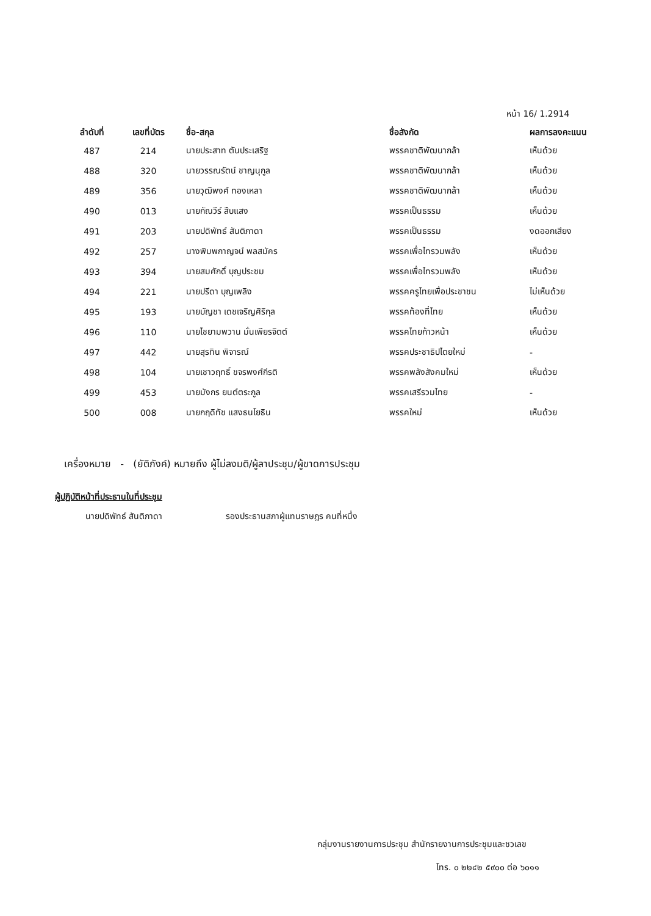หน้า 16/ 1.2914
| ลำดับที่ | เลขที่บัตร | ชื่อ-สกุล | ชื่อสังกัด | ผลการลงคะแนน |
| --- | --- | --- | --- | --- |
| 487 | 214 | นายประสาท ตันประเสริฐ | พรรคชาติพัฒนากล้า | เห็นด้วย |
| 488 | 320 | นายวรรณรัตน์ ชาญนุกูล | พรรคชาติพัฒนากล้า | เห็นด้วย |
| 489 | 356 | นายวุฒิพงศ์ ทองเหลา | พรรคชาติพัฒนากล้า | เห็นด้วย |
| 490 | 013 | นายกัณวีร์ สืบแสง | พรรคเป็นธรรม | เห็นด้วย |
| 491 | 203 | นายปดิพัทธ์ สันติภาดา | พรรคเป็นธรรม | งดออกเสียง |
| 492 | 257 | นางพิมพกาญจน์ พลสมัคร | พรรคเพื่อไทรวมพลัง | เห็นด้วย |
| 493 | 394 | นายสมศักดิ์ บุญประชม | พรรคเพื่อไทรวมพลัง | เห็นด้วย |
| 494 | 221 | นายปรีดา บุญเพลิง | พรรคครูไทยเพื่อประชาชน | ไม่เห็นด้วย |
| 495 | 193 | นายบัญชา เดชเจริญศิริกุล | พรรคท้องที่ไทย | เห็นด้วย |
| 496 | 110 | นายไชยามพวาน มั่นเพียรจิตต์ | พรรคไทยก้าวหน้า | เห็นด้วย |
| 497 | 442 | นายสุรทิน พิจารณ์ | พรรคประชาธิปไตยใหม่ | - |
| 498 | 104 | นายเชาวฤทธิ์ ขจรพงศ์กีรติ | พรรคพลังสังคมใหม่ | เห็นด้วย |
| 499 | 453 | นายมังกร ยนต์ตระกูล | พรรคเสรีรวมไทย | - |
| 500 | 008 | นายกฤดิทัช แสงธนโยธิน | พรรคใหม่ | เห็นด้วย |
เครื่องหมาย - (ยัติภังค์) หมายถึง ผู้ไม่ลงมติ/ผู้ลาประชุม/ผู้ขาดการประชุม
ผู้ปฏิบัติหน้าที่ประธานในที่ประชุม
นายปดิพัทธ์ สันติภาดา
รองประธานสภาผู้แทนราษฎร คนที่หนึ่ง
กลุ่มงานรายงานการประชุม สำนักรายงานการประชุมและชวเลข
โทร. ๐ ๒๒๔๒ ๕๙๐๐ ต่อ ๖๐๑๑